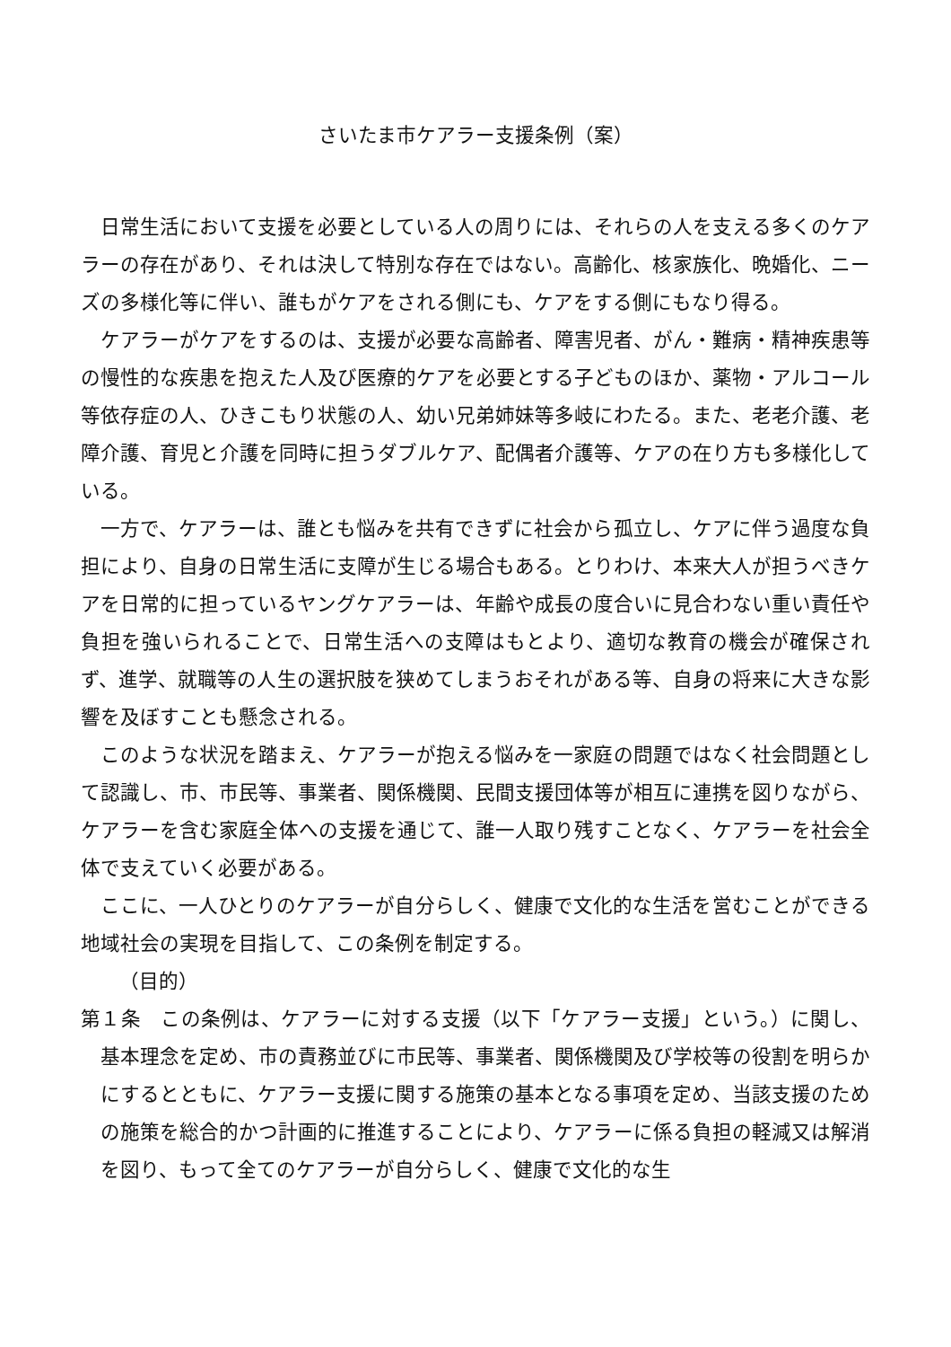さいたま市ケアラー支援条例（案）
日常生活において支援を必要としている人の周りには、それらの人を支える多くのケアラーの存在があり、それは決して特別な存在ではない。高齢化、核家族化、晩婚化、ニーズの多様化等に伴い、誰もがケアをされる側にも、ケアをする側にもなり得る。
ケアラーがケアをするのは、支援が必要な高齢者、障害児者、がん・難病・精神疾患等の慢性的な疾患を抱えた人及び医療的ケアを必要とする子どものほか、薬物・アルコール等依存症の人、ひきこもり状態の人、幼い兄弟姉妹等多岐にわたる。また、老老介護、老障介護、育児と介護を同時に担うダブルケア、配偶者介護等、ケアの在り方も多様化している。
一方で、ケアラーは、誰とも悩みを共有できずに社会から孤立し、ケアに伴う過度な負担により、自身の日常生活に支障が生じる場合もある。とりわけ、本来大人が担うべきケアを日常的に担っているヤングケアラーは、年齢や成長の度合いに見合わない重い責任や負担を強いられることで、日常生活への支障はもとより、適切な教育の機会が確保されず、進学、就職等の人生の選択肢を狭めてしまうおそれがある等、自身の将来に大きな影響を及ぼすことも懸念される。
このような状況を踏まえ、ケアラーが抱える悩みを一家庭の問題ではなく社会問題として認識し、市、市民等、事業者、関係機関、民間支援団体等が相互に連携を図りながら、ケアラーを含む家庭全体への支援を通じて、誰一人取り残すことなく、ケアラーを社会全体で支えていく必要がある。
ここに、一人ひとりのケアラーが自分らしく、健康で文化的な生活を営むことができる地域社会の実現を目指して、この条例を制定する。
（目的）
第１条　この条例は、ケアラーに対する支援（以下「ケアラー支援」という。）に関し、基本理念を定め、市の責務並びに市民等、事業者、関係機関及び学校等の役割を明らかにするとともに、ケアラー支援に関する施策の基本となる事項を定め、当該支援のための施策を総合的かつ計画的に推進することにより、ケアラーに係る負担の軽減又は解消を図り、もって全てのケアラーが自分らしく、健康で文化的な生